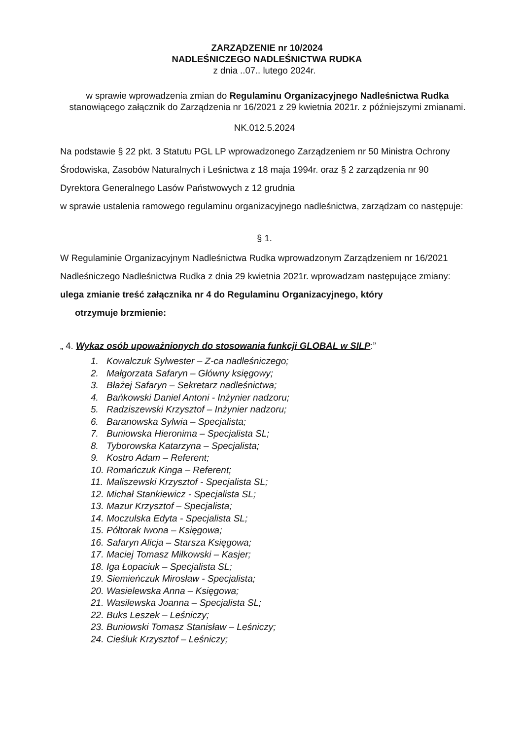ZARZĄDZENIE nr 10/2024
NADLEŚNICZEGO NADLEŚNICTWA RUDKA
z dnia ..07.. lutego 2024r.
w sprawie wprowadzenia zmian do Regulaminu Organizacyjnego Nadleśnictwa Rudka stanowiącego załącznik do Zarządzenia nr 16/2021 z 29 kwietnia 2021r. z późniejszymi zmianami.
NK.012.5.2024
Na podstawie § 22 pkt. 3 Statutu PGL LP wprowadzonego Zarządzeniem nr 50 Ministra Ochrony Środowiska, Zasobów Naturalnych i Leśnictwa z 18 maja 1994r. oraz § 2 zarządzenia nr 90 Dyrektora Generalnego Lasów Państwowych z 12 grudnia
w sprawie ustalenia ramowego regulaminu organizacyjnego nadleśnictwa, zarządzam co następuje:
§ 1.
W Regulaminie Organizacyjnym Nadleśnictwa Rudka wprowadzonym Zarządzeniem nr 16/2021 Nadleśniczego Nadleśnictwa Rudka z dnia 29 kwietnia 2021r. wprowadzam następujące zmiany:
ulega zmianie treść załącznika nr 4 do Regulaminu Organizacyjnego, który
otrzymuje brzmienie:
„ 4. Wykaz osób upoważnionych do stosowania funkcji GLOBAL w SILP:”
1. Kowalczuk Sylwester – Z-ca nadleśniczego;
2. Małgorzata Safaryn – Główny księgowy;
3. Błażej Safaryn – Sekretarz nadleśnictwa;
4. Bańkowski Daniel Antoni - Inżynier nadzoru;
5. Radziszewski Krzysztof – Inżynier nadzoru;
6. Baranowska Sylwia – Specjalista;
7. Buniowska Hieronima – Specjalista SL;
8. Tyborowska Katarzyna – Specjalista;
9. Kostro Adam – Referent;
10. Romańczuk Kinga – Referent;
11. Maliszewski Krzysztof - Specjalista SL;
12. Michał Stankiewicz - Specjalista SL;
13. Mazur Krzysztof – Specjalista;
14. Moczulska Edyta - Specjalista SL;
15. Półtorak Iwona – Księgowa;
16. Safaryn Alicja – Starsza Księgowa;
17. Maciej Tomasz Miłkowski – Kasjer;
18. Iga Łopaciuk – Specjalista SL;
19. Siemieńczuk Mirosław - Specjalista;
20. Wasielewska Anna – Księgowa;
21. Wasilewska Joanna – Specjalista SL;
22. Buks Leszek – Leśniczy;
23. Buniowski Tomasz Stanisław – Leśniczy;
24. Cieśluk Krzysztof – Leśniczy;